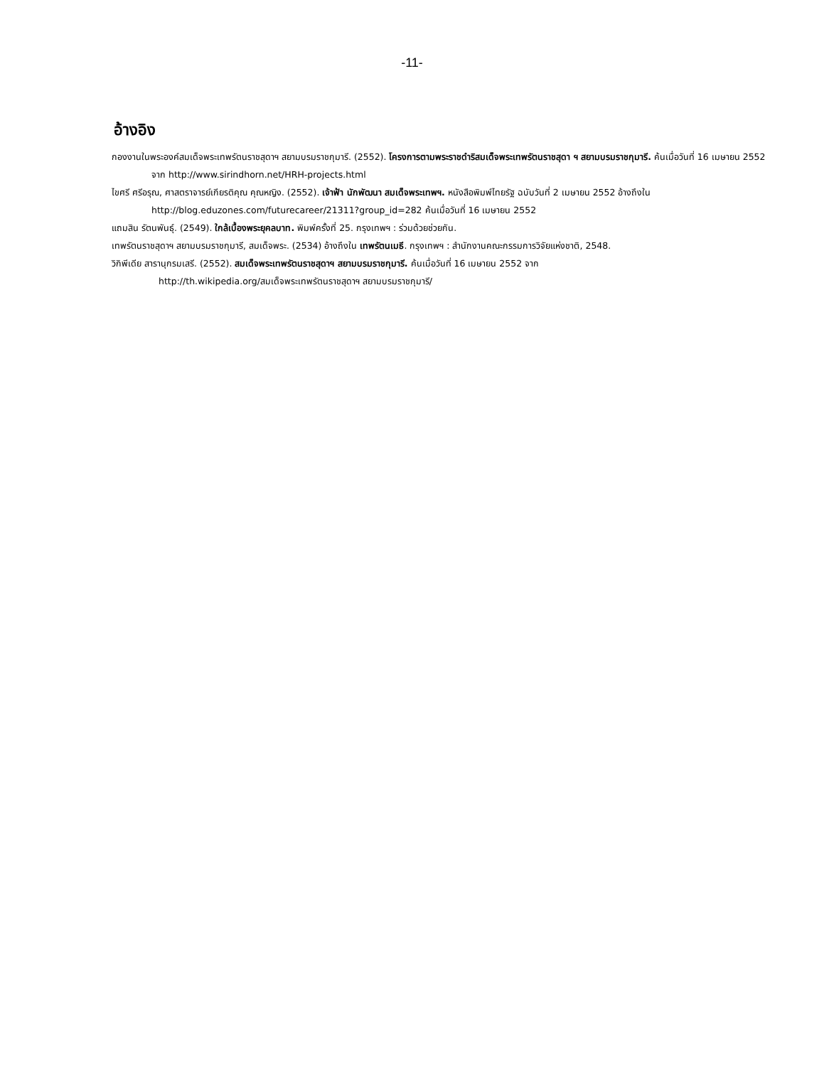-11-
อ้างอิง
กองงานในพระองค์สมเด็จพระเทพรัตนราชสุดาฯ สยามบรมราชกุมารี. (2552). โครงการตามพระราชดำริสมเด็จพระเทพรัตนราชสุดา ฯ สยามบรมราชกุมารี. ค้นเมื่อวันที่ 16 เมษายน 2552 จาก http://www.sirindhorn.net/HRH-projects.html
ไขศรี ศรีอรุณ, ศาสตราจารย์เกียรติคุณ คุณหญิง. (2552). เจ้าฟ้า นักพัฒนา สมเด็จพระเทพฯ. หนังสือพิมพ์ไทยรัฐ ฉบับวันที่ 2 เมษายน 2552 อ้างถึงใน http://blog.eduzones.com/futurecareer/21311?group_id=282 ค้นเมื่อวันที่ 16 เมษายน 2552
แถมสิน รัตนพันธุ์. (2549). ใกล้เบื้องพระยุคลบาท. พิมพ์ครั้งที่ 25. กรุงเทพฯ : ร่วมด้วยช่วยกัน.
เทพรัตนราชสุดาฯ สยามบรมราชกุมารี, สมเด็จพระ. (2534) อ้างถึงใน เทพรัตนเมธี. กรุงเทพฯ : สำนักงานคณะกรรมการวิจัยแห่งชาติ, 2548.
วิกิพีเดีย สารานุกรมเสรี. (2552). สมเด็จพระเทพรัตนราชสุดาฯ สยามบรมราชกุมารี. ค้นเมื่อวันที่ 16 เมษายน 2552 จาก
http://th.wikipedia.org/สมเด็จพระเทพรัตนราชสุดาฯ สยามบรมราชกุมารี/